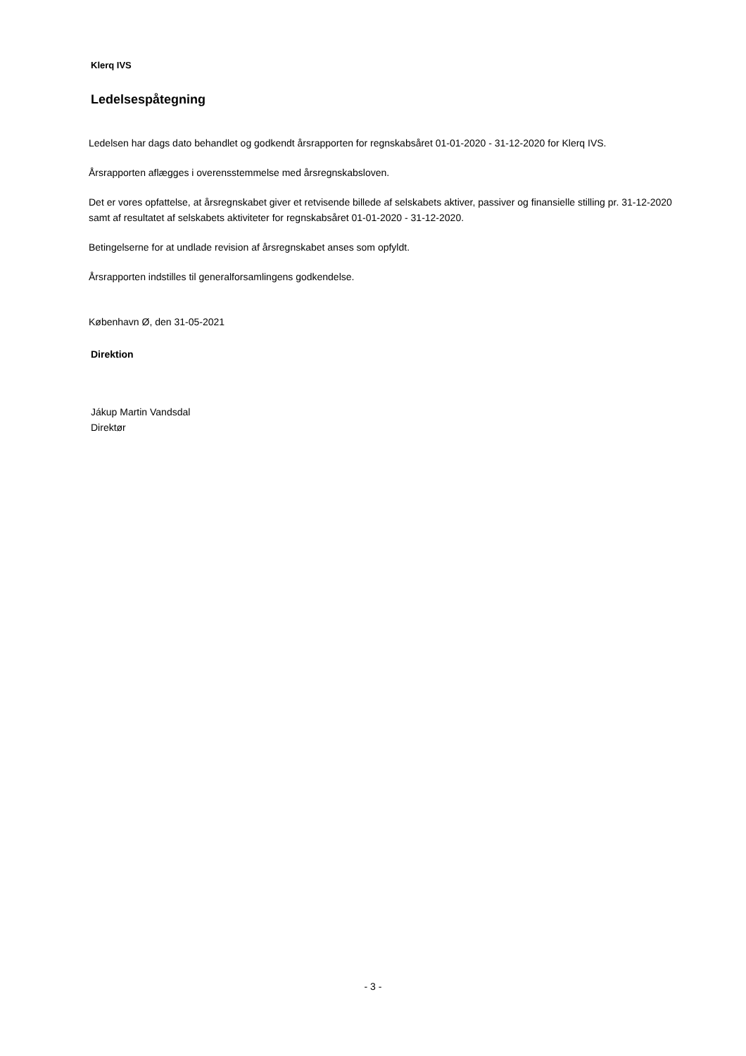Klerq IVS
Ledelsespåtegning
Ledelsen har dags dato behandlet og godkendt årsrapporten for regnskabsåret 01-01-2020 - 31-12-2020 for Klerq IVS.
Årsrapporten aflægges i overensstemmelse med årsregnskabsloven.
Det er vores opfattelse, at årsregnskabet giver et retvisende billede af selskabets aktiver, passiver og finansielle stilling pr. 31-12-2020 samt af resultatet af selskabets aktiviteter for regnskabsåret 01-01-2020 - 31-12-2020.
Betingelserne for at undlade revision af årsregnskabet anses som opfyldt.
Årsrapporten indstilles til generalforsamlingens godkendelse.
København Ø, den 31-05-2021
Direktion
Jákup Martin Vandsdal
Direktør
- 3 -